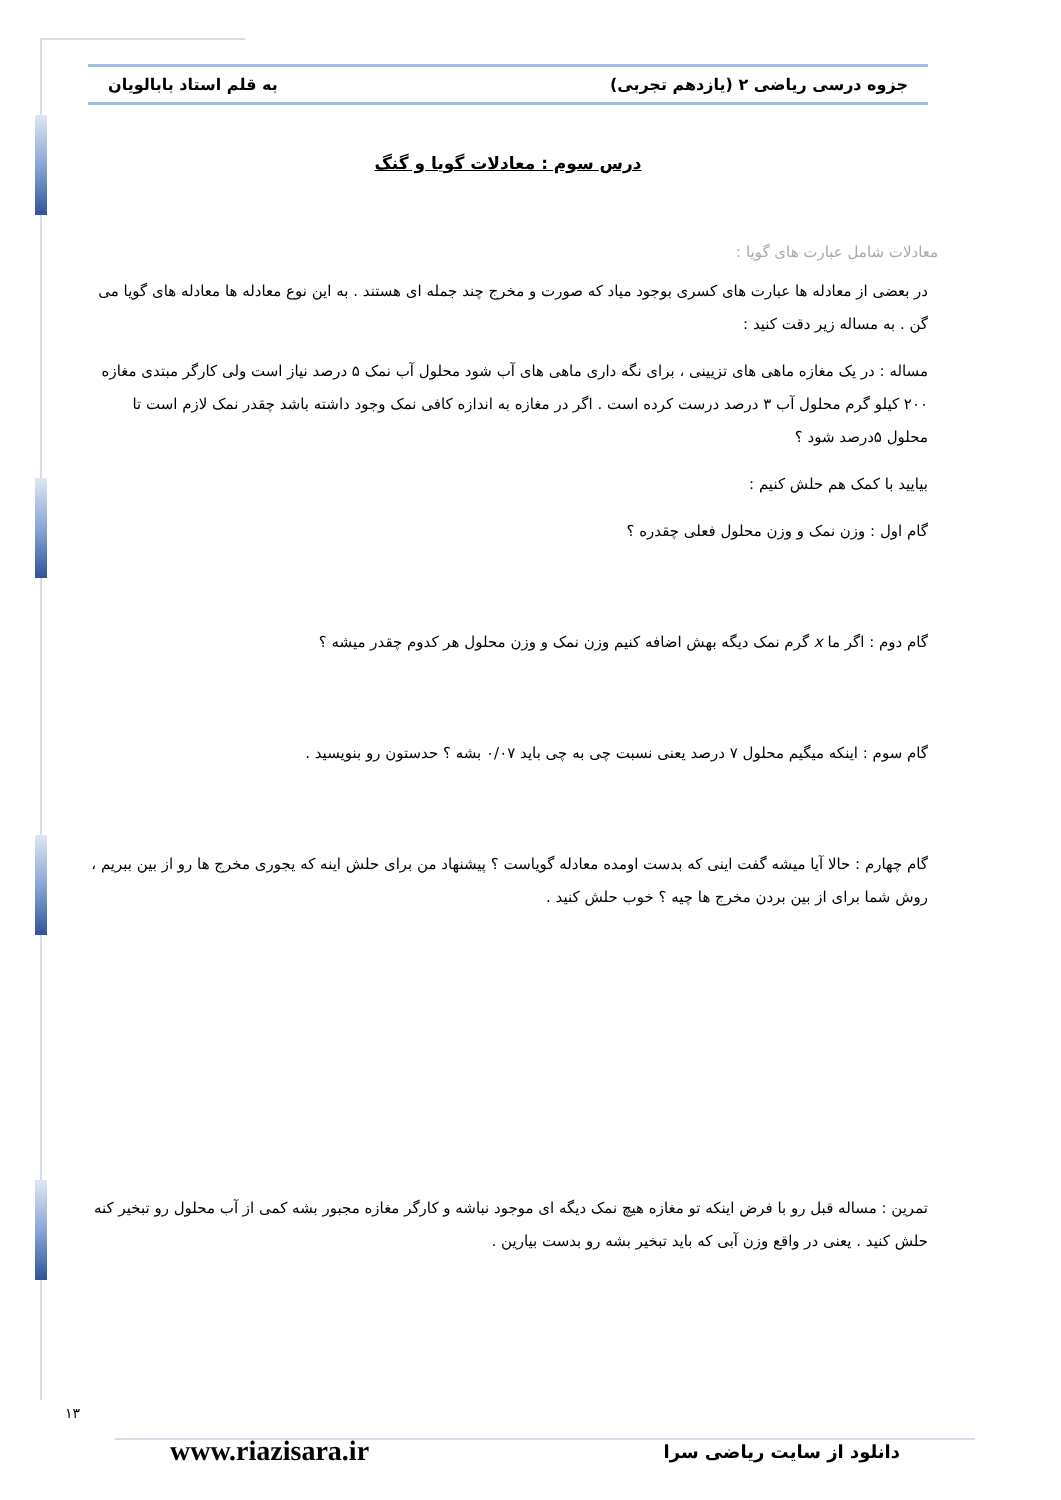جزوه درسی ریاضی ۲ (یازدهم تجربی) به قلم استاد بابالویان
درس سوم : معادلات گویا و گنگ
معادلات شامل عبارت های گویا :
در بعضی از معادله ها عبارت های کسری بوجود میاد که صورت و مخرج چند جمله ای هستند . به این نوع معادله ها معادله های گویا می گن . به مساله زیر دقت کنید :
مساله : در یک مغازه ماهی های تزیینی ، برای نگه داری ماهی های آب شود محلول آب نمک ۵ درصد نیاز است ولی کارگر مبتدی مغازه ۲۰۰ کیلو گرم محلول آب ۳ درصد درست کرده است . اگر در مغازه به اندازه کافی نمک وجود داشته باشد چقدر نمک لازم است تا محلول ۵درصد شود ؟
بیایید با کمک هم حلش کنیم :
گام اول : وزن نمک و وزن محلول فعلی چقدره ؟
گام دوم : اگر ما x گرم نمک دیگه بهش اضافه کنیم وزن نمک و وزن محلول هر کدوم چقدر میشه ؟
گام سوم : اینکه میگیم محلول ۷ درصد یعنی نسبت چی به چی باید ۰/۰۷ بشه ؟ حدستون رو بنویسید .
گام چهارم : حالا آیا میشه گفت اینی که بدست اومده معادله گویاست ؟ پیشنهاد من برای حلش اینه که یجوری مخرج ها رو از بین ببریم ، روش شما برای از بین بردن مخرج ها چیه ؟ خوب حلش کنید .
تمرین : مساله قبل رو با فرض اینکه تو مغازه هیچ نمک دیگه ای موجود نباشه و کارگر مغازه مجبور بشه کمی از آب محلول رو تبخیر کنه حلش کنید . یعنی در واقع وزن آبی که باید تبخیر بشه رو بدست بیارین .
۱۳
www.riazisara.ir دانلود از سایت ریاضی سرا